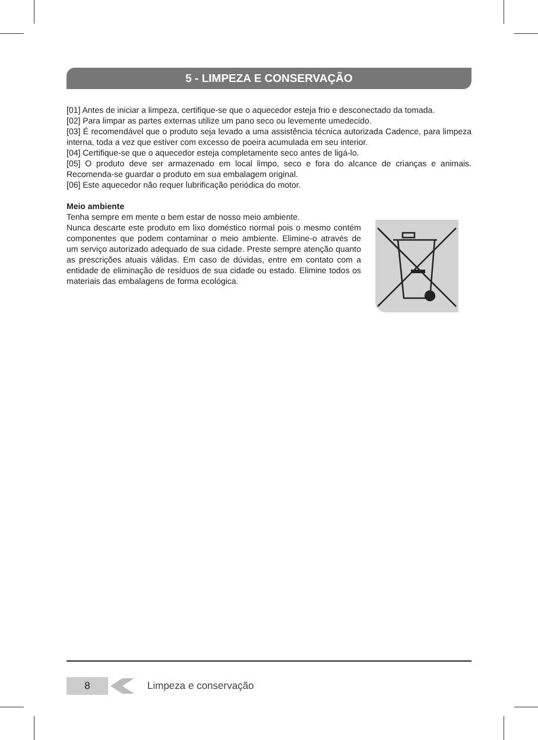5 - LIMPEZA E CONSERVAÇÃO
[01] Antes de iniciar a limpeza, certifique-se que o aquecedor esteja frio e desconectado da tomada.
[02] Para limpar as partes externas utilize um pano seco ou levemente umedecido.
[03] É recomendável que o produto seja levado a uma assistência técnica autorizada Cadence, para limpeza interna, toda a vez que estiver com excesso de poeira acumulada em seu interior.
[04] Certifique-se que o aquecedor esteja completamente seco antes de ligá-lo.
[05] O produto deve ser armazenado em local limpo, seco e fora do alcance de crianças e animais. Recomenda-se guardar o produto em sua embalagem original.
[06] Este aquecedor não requer lubrificação periódica do motor.
Meio ambiente
Tenha sempre em mente o bem estar de nosso meio ambiente.
Nunca descarte este produto em lixo doméstico normal pois o mesmo contém componentes que podem contaminar o meio ambiente. Elimine-o através de um serviço autorizado adequado de sua cidade. Preste sempre atenção quanto as prescrições atuais válidas. Em caso de dúvidas, entre em contato com a entidade de eliminação de resíduos de sua cidade ou estado. Elimine todos os materiais das embalagens de forma ecológica.
8
Limpeza e conservação